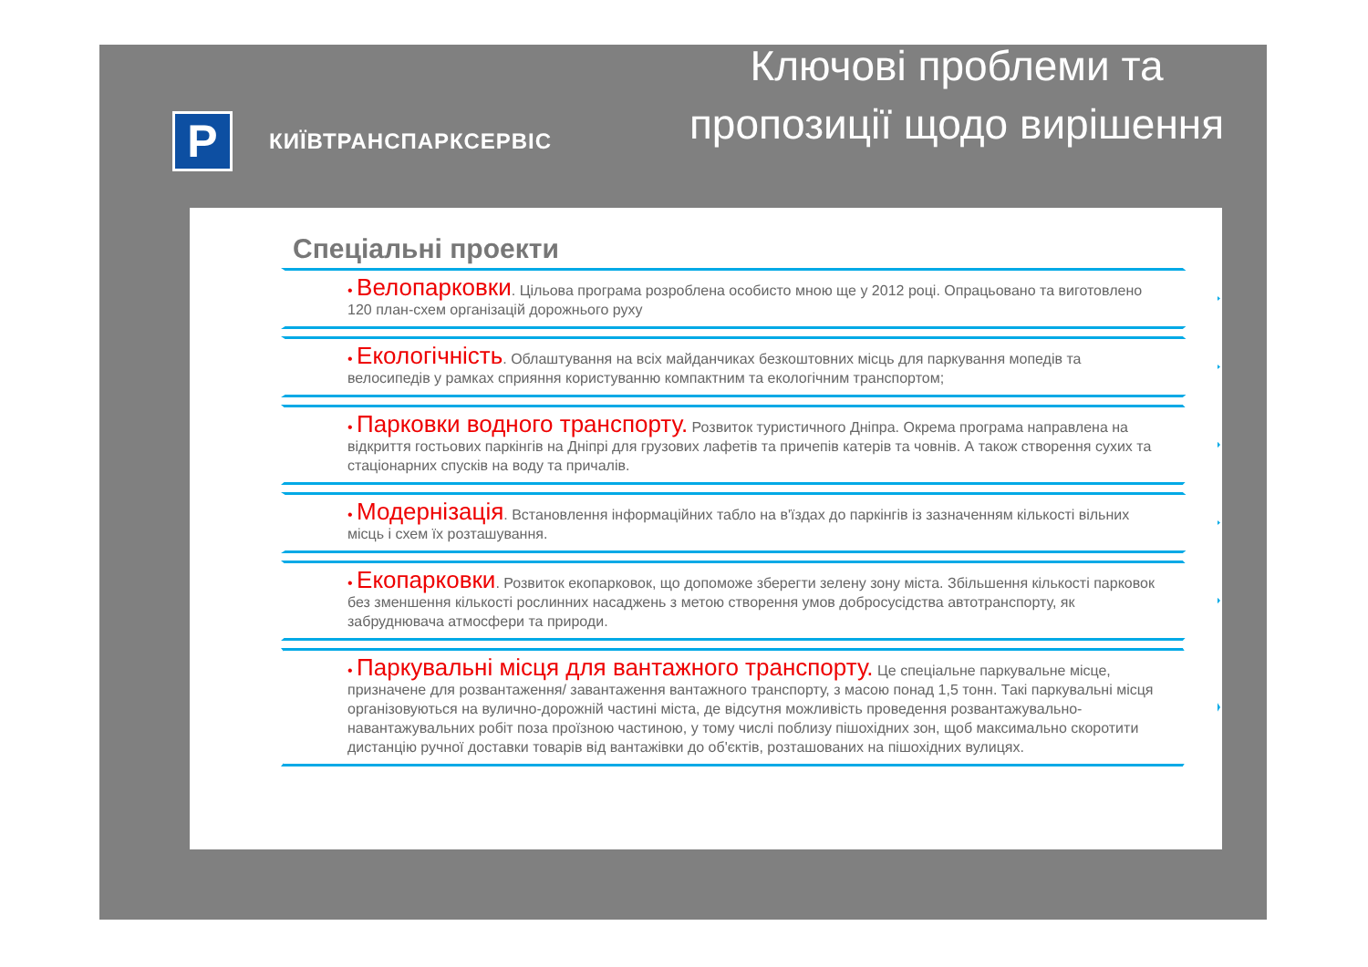P
КИЇВТРАНСПАРКСЕРВІС
Ключові проблеми та пропозиції щодо вирішення
Спеціальні проекти
• Велопарковки. Цільова програма розроблена особисто мною ще у 2012 році. Опрацьовано та виготовлено 120 план-схем організацій дорожнього руху
• Екологічність. Облаштування на всіх майданчиках безкоштовних місць для паркування мопедів та велосипедів у рамках сприяння користуванню компактним та екологічним транспортом;
• Парковки водного транспорту. Розвиток туристичного Дніпра. Окрема програма направлена на відкриття гостьових паркінгів на Дніпрі для грузових лафетів та причепів катерів та човнів. А також створення сухих та стаціонарних спусків на воду та причалів.
• Модернізація. Встановлення інформаційних табло на в'їздах до паркінгів із зазначенням кількості вільних місць і схем їх розташування.
• Екопарковки. Розвиток екопарковок, що допоможе зберегти зелену зону міста. Збільшення кількості парковок без зменшення кількості рослинних насаджень з метою створення умов добросусідства автотранспорту, як забруднювача атмосфери та природи.
• Паркувальні місця для вантажного транспорту. Це спеціальне паркувальне місце, призначене для розвантаження/ завантаження вантажного транспорту, з масою понад 1,5 тонн. Такі паркувальні місця організовуються на вулично-дорожній частині міста, де відсутня можливість проведення розвантажувально-навантажувальних робіт поза проїзною частиною, у тому числі поблизу пішохідних зон, щоб максимально скоротити дистанцію ручної доставки товарів від вантажівки до об'єктів, розташованих на пішохідних вулицях.